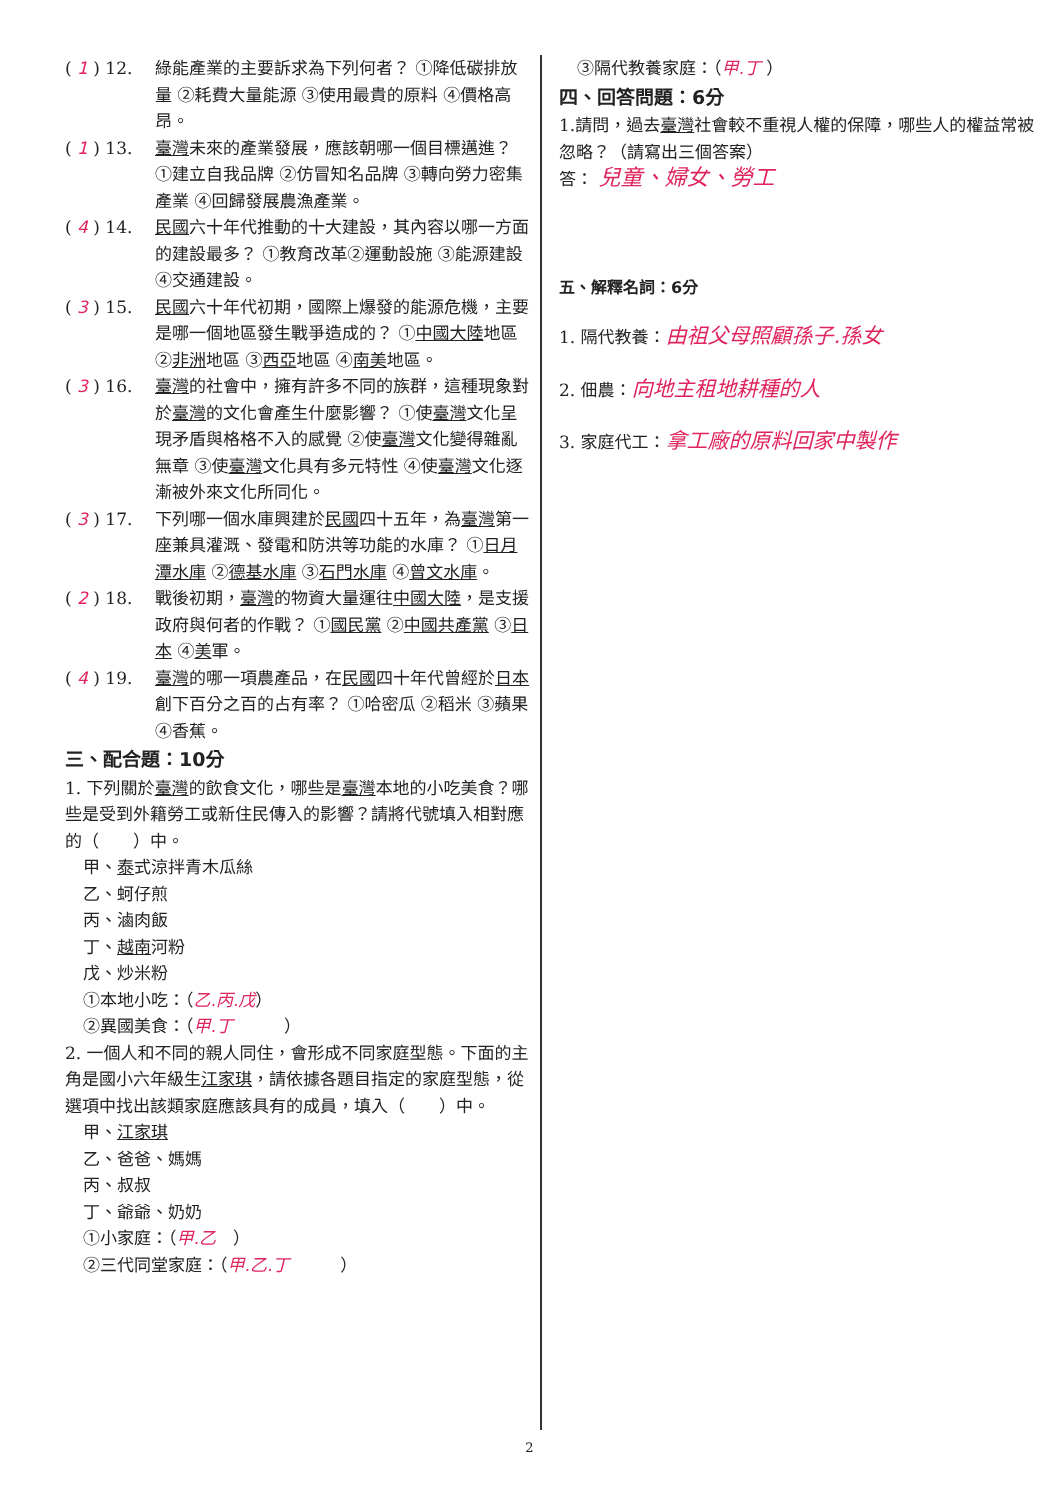( 1 ) 12. 綠能產業的主要訴求為下列何者？ ①降低碳排放量 ②耗費大量能源 ③使用最貴的原料 ④價格高昂。
( 1 ) 13. 臺灣未來的產業發展，應該朝哪一個目標邁進？ ①建立自我品牌 ②仿冒知名品牌 ③轉向勞力密集產業 ④回歸發展農漁產業。
( 4 ) 14. 民國六十年代推動的十大建設，其內容以哪一方面的建設最多？ ①教育改革②運動設施 ③能源建設 ④交通建設。
( 3 ) 15. 民國六十年代初期，國際上爆發的能源危機，主要是哪一個地區發生戰爭造成的？ ①中國大陸地區 ②非洲地區 ③西亞地區 ④南美地區。
( 3 ) 16. 臺灣的社會中，擁有許多不同的族群，這種現象對於臺灣的文化會產生什麼影響？ ①使臺灣文化呈現矛盾與格格不入的感覺 ②使臺灣文化變得雜亂無章 ③使臺灣文化具有多元特性 ④使臺灣文化逐漸被外來文化所同化。
( 3 ) 17. 下列哪一個水庫興建於民國四十五年，為臺灣第一座兼具灌溉、發電和防洪等功能的水庫？ ①日月潭水庫 ②德基水庫 ③石門水庫 ④曾文水庫。
( 2 ) 18. 戰後初期，臺灣的物資大量運往中國大陸，是支援政府與何者的作戰？ ①國民黨 ②中國共產黨 ③日本 ④美軍。
( 4 ) 19. 臺灣的哪一項農產品，在民國四十年代曾經於日本創下百分之百的占有率？ ①哈密瓜 ②稻米 ③蘋果 ④香蕉。
三、配合題：10分
1. 下列關於臺灣的飲食文化，哪些是臺灣本地的小吃美食？哪些是受到外籍勞工或新住民傳入的影響？請將代號填入相對應的（　　）中。
甲、泰式涼拌青木瓜絲
乙、蚵仔煎
丙、滷肉飯
丁、越南河粉
戊、炒米粉
①本地小吃：（乙.丙.戊）
②異國美食：（甲.丁　　　）
2. 一個人和不同的親人同住，會形成不同家庭型態。下面的主角是國小六年級生江家琪，請依據各題目指定的家庭型態，從選項中找出該類家庭應該具有的成員，填入（　　）中。
甲、江家琪
乙、爸爸、媽媽
丙、叔叔
丁、爺爺、奶奶
①小家庭：（甲.乙　）
②三代同堂家庭：（甲.乙.丁　　　）
③隔代教養家庭：（甲.丁 ）
四、回答問題：6分
1.請問，過去臺灣社會較不重視人權的保障，哪些人的權益常被忽略？（請寫出三個答案）
答： 兒童、婦女、勞工
五、解釋名詞：6分
1. 隔代教養：由祖父母照顧孫子.孫女
2. 佃農：向地主租地耕種的人
3. 家庭代工：拿工廠的原料回家中製作
2